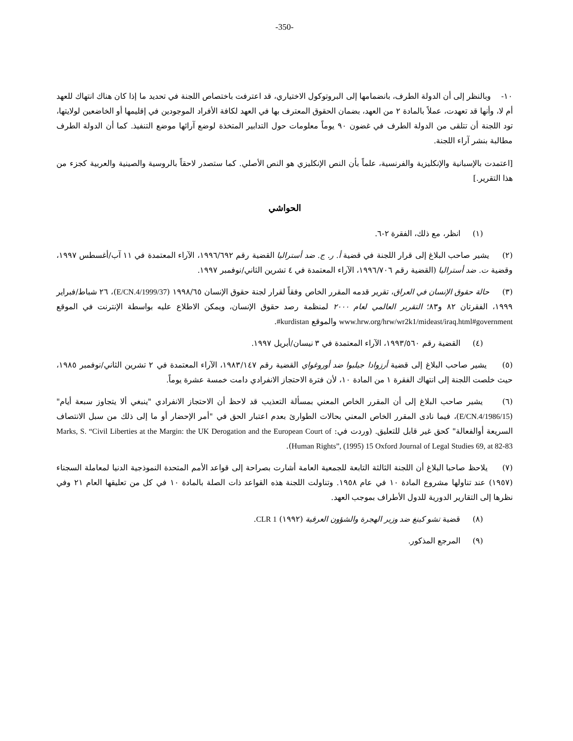-350-
١٠- وبالنظر إلى أن الدولة الطرف، بانضمامها إلى البروتوكول الاختياري، قد اعترفت باختصاص اللجنة في تحديد ما إذا كان هناك انتهاك للعهد أم لا، وأنها قد تعهدت، عملاً بالمادة ٢ من العهد، بضمان الحقوق المعترف بها في العهد لكافة الأفراد الموجودين في إقليمها أو الخاضعين لولايتها، تود اللجنة أن تتلقى من الدولة الطرف في غضون ٩٠ يوماً معلومات حول التدابير المتخذة لوضع آرائها موضع التنفيذ. كما أن الدولة الطرف مطالبة بنشر آراء اللجنة.
[اعتمدت بالإسبانية والإنكليزية والفرنسية، علماً بأن النص الإنكليزي هو النص الأصلي. كما ستصدر لاحقاً بالروسية والصينية والعربية كجزء من هذا التقرير.]
الحواشي
(١) انظر، مع ذلك، الفقرة ٢-٦.
(٢) يشير صاحب البلاغ إلى قرار اللجنة في قضية أ. ر. ج. ضد أستراليا القضية رقم ١٩٩٦/٦٩٢، الآراء المعتمدة في ١١ آب/أغسطس ١٩٩٧، وقضية ت. ضد أستراليا (القضية رقم ١٩٩٦/٧٠٦، الآراء المعتمدة في ٤ تشرين الثاني/نوفمبر ١٩٩٧.
(٣) حالة حقوق الإنسان في العراق، تقرير قدمه المقرر الخاص وفقاً لقرار لجنة حقوق الإنسان ١٩٩٨/٦٥ (E/CN.4/1999/37)، ٢٦ شباط/فبراير ١٩٩٩، الفقرتان ٨٢ و٨٣؛ التقرير العالمي لعام ٢٠٠٠ لمنظمة رصد حقوق الإنسان، ويمكن الاطلاع عليه بواسطة الإنترنت في الموقع www.hrw.org/hrw/wr2k1/mideast/iraq.html#government والموقع #kurdistan.
(٤) القضية رقم ١٩٩٣/٥٦٠، الآراء المعتمدة في ٣ نيسان/أبريل ١٩٩٧.
(٥) يشير صاحب البلاغ إلى قضية أرزوادا جيلبوا ضد أوروغواي القضية رقم ١٩٨٣/١٤٧، الآراء المعتمدة في ٢ تشرين الثاني/نوفمبر ١٩٨٥، حيث خلصت اللجنة إلى انتهاك الفقرة ١ من المادة ١٠، لأن فترة الاحتجاز الانفرادي دامت خمسة عشرة يوماً.
(٦) يشير صاحب البلاغ إلى أن المقرر الخاص المعني بمسألة التعذيب قد لاحظ أن الاحتجاز الانفرادي "ينبغي ألا يتجاوز سبعة أيام" (E/CN.4/1986/15)، فيما نادى المقرر الخاص المعني بحالات الطوارئ بعدم اعتبار الحق في "أمر الإحضار أو ما إلى ذلك من سبل الانتصاف السريعة أوالفعالة" كحق غير قابل للتعليق. (وردت في: Marks, S. “Civil Liberties at the Margin: the UK Derogation and the European Court of Human Rights”, (1995) 15 Oxford Journal of Legal Studies 69, at 82-83).
(٧) يلاحظ صاحبا البلاغ أن اللجنة الثالثة التابعة للجمعية العامة أشارت بصراحة إلى قواعد الأمم المتحدة النموذجية الدنيا لمعاملة السجناء (١٩٥٧) عند تناولها مشروع المادة ١٠ في عام ١٩٥٨. وتناولت اللجنة هذه القواعد ذات الصلة بالمادة ١٠ في كل من تعليقها العام ٢١ وفي نظرها إلى التقارير الدورية للدول الأطراف بموجب العهد.
(٨) قضية تشو كينغ ضد وزير الهجرة والشؤون العرقية (١٩٩٢) CLR 1.
(٩) المرجع المذكور.